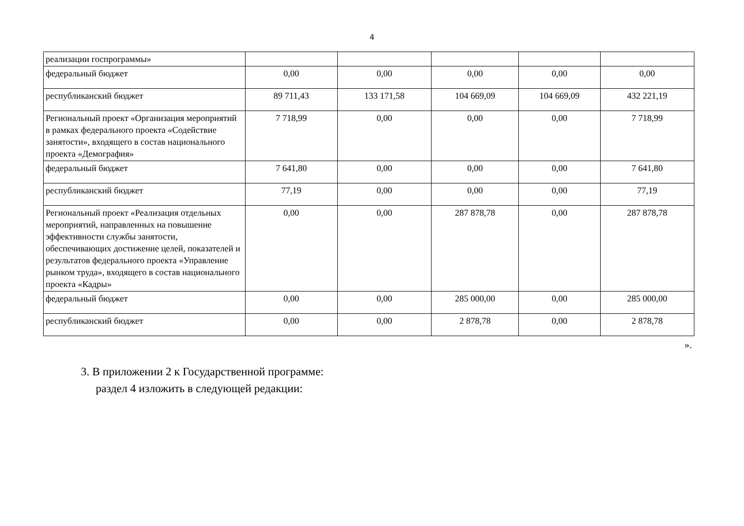4
| реализации госпрограммы» | | | | | |
| федеральный бюджет | 0,00 | 0,00 | 0,00 | 0,00 | 0,00 |
| республиканский бюджет | 89 711,43 | 133 171,58 | 104 669,09 | 104 669,09 | 432 221,19 |
| Региональный проект «Организация мероприятий в рамках федерального проекта «Содействие занятости», входящего в состав национального проекта «Демография» | 7 718,99 | 0,00 | 0,00 | 0,00 | 7 718,99 |
| федеральный бюджет | 7 641,80 | 0,00 | 0,00 | 0,00 | 7 641,80 |
| республиканский бюджет | 77,19 | 0,00 | 0,00 | 0,00 | 77,19 |
| Региональный проект «Реализация отдельных мероприятий, направленных на повышение эффективности службы занятости, обеспечивающих достижение целей, показателей и результатов федерального проекта «Управление рынком труда», входящего в состав национального проекта «Кадры» | 0,00 | 0,00 | 287 878,78 | 0,00 | 287 878,78 |
| федеральный бюджет | 0,00 | 0,00 | 285 000,00 | 0,00 | 285 000,00 |
| республиканский бюджет | 0,00 | 0,00 | 2 878,78 | 0,00 | 2 878,78 |
».
3. В приложении 2 к Государственной программе:
раздел 4 изложить в следующей редакции: